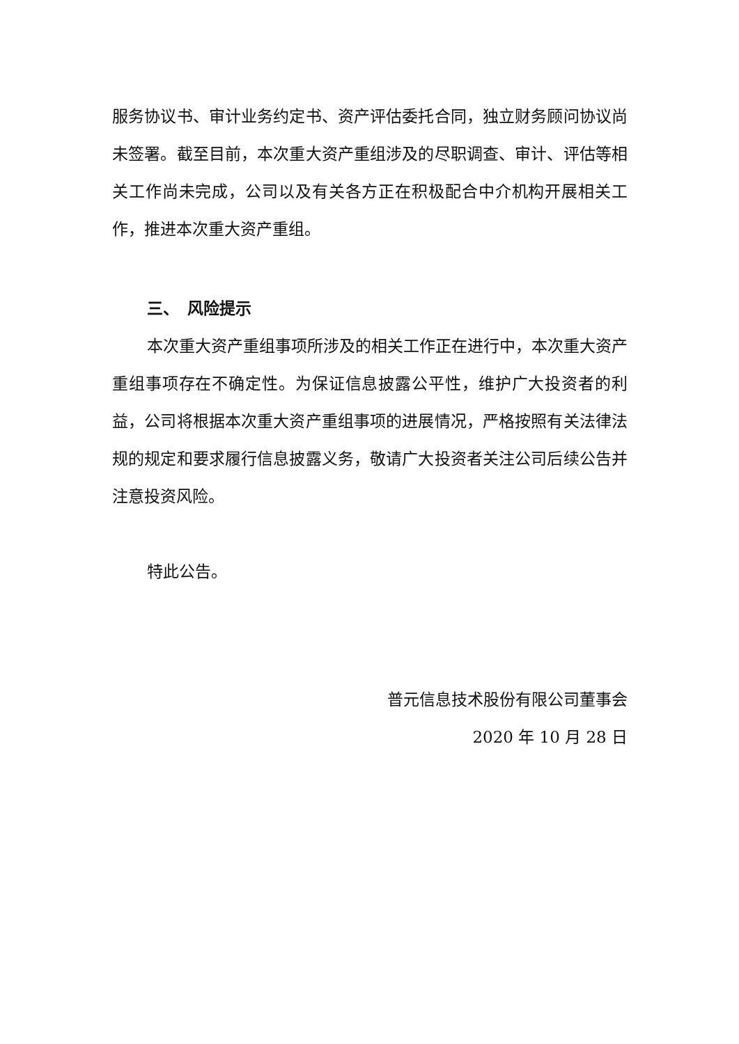服务协议书、审计业务约定书、资产评估委托合同，独立财务顾问协议尚未签署。截至目前，本次重大资产重组涉及的尽职调查、审计、评估等相关工作尚未完成，公司以及有关各方正在积极配合中介机构开展相关工作，推进本次重大资产重组。
三、　风险提示
本次重大资产重组事项所涉及的相关工作正在进行中，本次重大资产重组事项存在不确定性。为保证信息披露公平性，维护广大投资者的利益，公司将根据本次重大资产重组事项的进展情况，严格按照有关法律法规的规定和要求履行信息披露义务，敬请广大投资者关注公司后续公告并注意投资风险。
特此公告。
普元信息技术股份有限公司董事会
2020 年 10 月 28 日